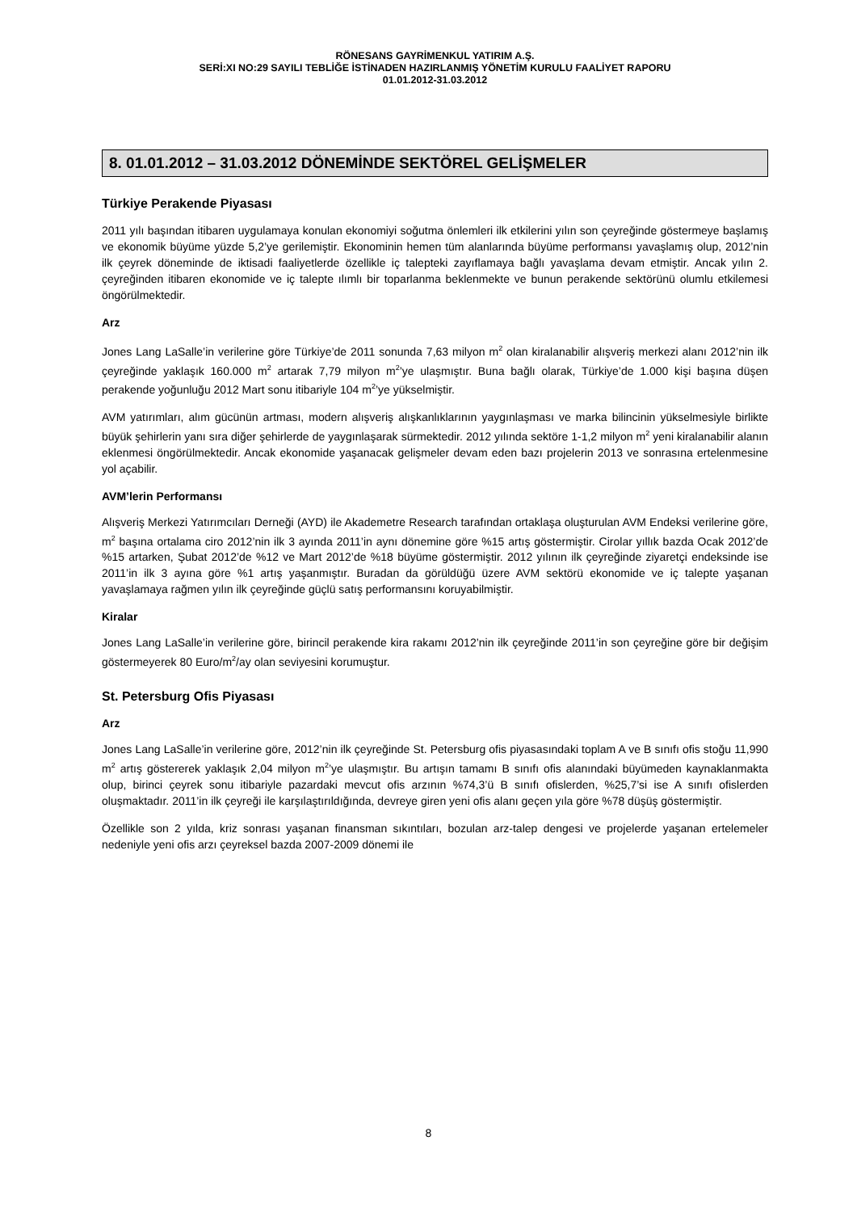RÖNESANS GAYRİMENKUL YATIRIM A.Ş.
SERİ:XI NO:29 SAYILI TEBLİĞE İSTİNADEN HAZIRLANMIŞ YÖNETİM KURULU FAALİYET RAPORU
01.01.2012-31.03.2012
8. 01.01.2012 – 31.03.2012 DÖNEMİNDE SEKTÖREL GELİŞMELER
Türkiye Perakende Piyasası
2011 yılı başından itibaren uygulamaya konulan ekonomiyi soğutma önlemleri ilk etkilerini yılın son çeyreğinde göstermeye başlamış ve ekonomik büyüme yüzde 5,2’ye gerilemiştir. Ekonominin hemen tüm alanlarında büyüme performansı yavaşlamış olup, 2012’nin ilk çeyrek döneminde de iktisadi faaliyetlerde özellikle iç talepteki zayıflamaya bağlı yavaşlama devam etmiştir. Ancak yılın 2. çeyreğinden itibaren ekonomide ve iç talepte ılımlı bir toparlanma beklenmekte ve bunun perakende sektörünü olumlu etkilemesi öngörülmektedir.
Arz
Jones Lang LaSalle’in verilerine göre Türkiye’de 2011 sonunda 7,63 milyon m<sup>2</sup> olan kiralanabilir alışveriş merkezi alanı 2012’nin ilk çeyreğinde yaklaşık 160.000 m<sup>2</sup> artarak 7,79 milyon m<sup>2</sup>’ye ulaşmıştır. Buna bağlı olarak, Türkiye’de 1.000 kişi başına düşen perakende yoğunluğu 2012 Mart sonu itibariyle 104 m<sup>2</sup>’ye yükselmiştir.
AVM yatırımları, alım gücünün artması, modern alışveriş alışkanlıklarının yaygınlaşması ve marka bilincinin yükselmesiyle birlikte büyük şehirlerin yanı sıra diğer şehirlerde de yaygınlaşarak sürmektedir. 2012 yılında sektöre 1-1,2 milyon m<sup>2</sup> yeni kiralanabilir alanın eklenmesi öngörülmektedir. Ancak ekonomide yaşanacak gelişmeler devam eden bazı projelerin 2013 ve sonrasına ertelenmesine yol açabilir.
AVM’lerin Performansı
Alışveriş Merkezi Yatırımcıları Derneği (AYD) ile Akademetre Research tarafından ortaklaşa oluşturulan AVM Endeksi verilerine göre, m<sup>2</sup> başına ortalama ciro 2012’nin ilk 3 ayında 2011’in aynı dönemine göre %15 artış göstermiştir. Cirolar yıllık bazda Ocak 2012’de %15 artarken, Şubat 2012’de %12 ve Mart 2012’de %18 büyüme göstermiştir. 2012 yılının ilk çeyreğinde ziyaretçi endeksinde ise 2011’in ilk 3 ayına göre %1 artış yaşanmıştır. Buradan da görüldüğü üzere AVM sektörü ekonomide ve iç talepte yaşanan yavaşlamaya rağmen yılın ilk çeyreğinde güçlü satış performansını koruyabilmiştir.
Kiralar
Jones Lang LaSalle’in verilerine göre, birincil perakende kira rakamı 2012’nin ilk çeyreğinde 2011’in son çeyreğine göre bir değişim göstermeyerek 80 Euro/m<sup>2</sup>/ay olan seviyesini korumuştur.
St. Petersburg Ofis Piyasası
Arz
Jones Lang LaSalle’in verilerine göre, 2012’nin ilk çeyreğinde St. Petersburg ofis piyasasındaki toplam A ve B sınıfı ofis stoğu 11,990 m<sup>2</sup> artış göstererek yaklaşık 2,04 milyon m<sup>2</sup>’ye ulaşmıştır. Bu artışın tamamı B sınıfı ofis alanındaki büyümeden kaynaklanmakta olup, birinci çeyrek sonu itibariyle pazardaki mevcut ofis arzının %74,3’ü B sınıfı ofislerden, %25,7’si ise A sınıfı ofislerden oluşmaktadır. 2011’in ilk çeyreği ile karşılaştırıldığında, devreye giren yeni ofis alanı geçen yıla göre %78 düşüş göstermiştir.
Özellikle son 2 yılda, kriz sonrası yaşanan finansman sıkıntıları, bozulan arz-talep dengesi ve projelerde yaşanan ertelemeler nedeniyle yeni ofis arzı çeyreksel bazda 2007-2009 dönemi ile
8